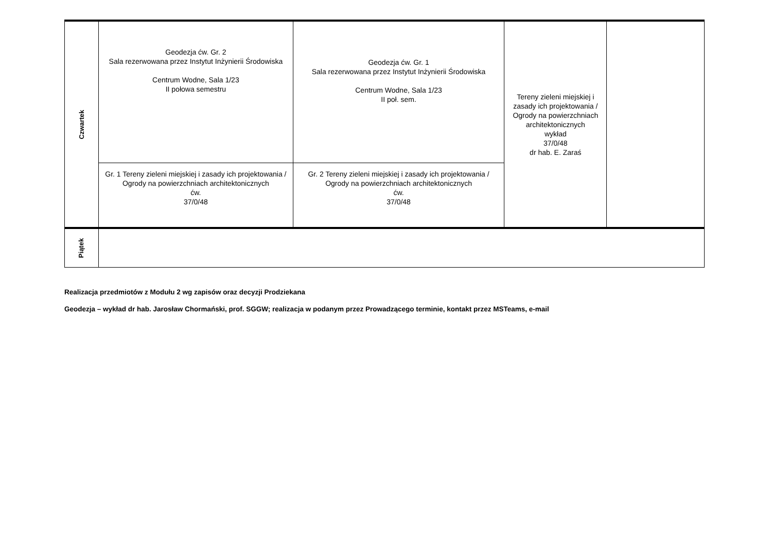| Czwartek | Geodezja ćw. Gr. 2 Sala rezerwowana przez Instytut Inżynierii Środowiska Centrum Wodne, Sala 1/23 II połowa semestru | Geodezja ćw. Gr. 1 Sala rezerwowana przez Instytut Inżynierii Środowiska Centrum Wodne, Sala 1/23 II poł. sem. | Tereny zieleni miejskiej i zasady ich projektowania / Ogrody na powierzchniach architektonicznych wykład 37/0/48 dr hab. E. Zaraś | |
| | Gr. 1 Tereny zieleni miejskiej i zasady ich projektowania / Ogrody na powierzchniach architektonicznych ćw. 37/0/48 | Gr. 2 Tereny zieleni miejskiej i zasady ich projektowania / Ogrody na powierzchniach architektonicznych ćw. 37/0/48 | | |
| Piątek | | | | |
Realizacja przedmiotów z Modułu 2 wg zapisów oraz decyzji Prodziekana
Geodezja – wykład dr hab. Jarosław Chormański, prof. SGGW; realizacja w podanym przez Prowadzącego terminie, kontakt przez MSTeams, e-mail